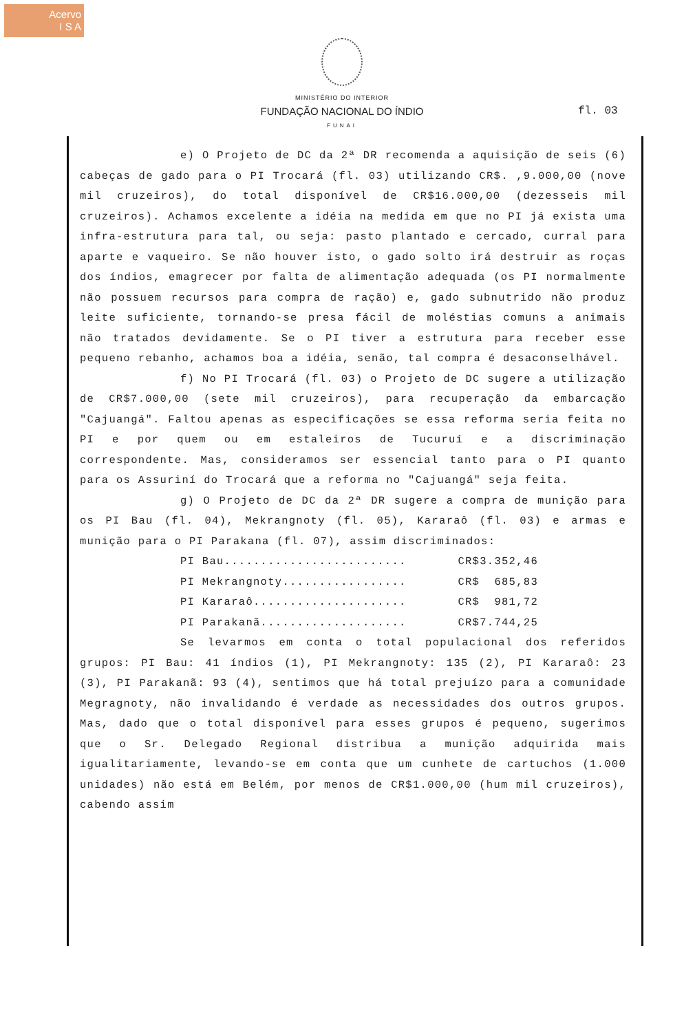Acervo
I S A
MINISTÉRIO DO INTERIOR
FUNDAÇÃO NACIONAL DO ÍNDIO
FUNAI
fl. 03
e) O Projeto de DC da 2ª DR recomenda a aquisição de seis (6) cabeças de gado para o PI Trocará (fl. 03) utilizando CR$. ,9.000,00 (nove mil cruzeiros), do total disponível de CR$16.000,00 (dezesseis mil cruzeiros). Achamos excelente a idéia na medida em que no PI já exista uma infra-estrutura para tal, ou seja: pasto plantado e cercado, curral para aparte e vaqueiro. Se não houver isto, o gado solto irá destruir as roças dos índios, emagrecer por falta de alimentação adequada (os PI normalmente não possuem recursos para compra de ração) e, gado subnutrido não produz leite suficiente, tornando-se presa fácil de moléstias comuns a animais não tratados devidamente. Se o PI tiver a estrutura para receber esse pequeno rebanho, achamos boa a idéia, senão, tal compra é desaconselhável.
f) No PI Trocará (fl. 03) o Projeto de DC sugere a utilização de CR$7.000,00 (sete mil cruzeiros), para recuperação da embarcação "Cajuangá". Faltou apenas as especificações se essa reforma seria feita no PI e por quem ou em estaleiros de Tucuruí e a discriminação correspondente. Mas, consideramos ser essencial tanto para o PI quanto para os Assuriní do Trocará que a reforma no "Cajuangá" seja feita.
g) O Projeto de DC da 2ª DR sugere a compra de munição para os PI Bau (fl. 04), Mekrangnoty (fl. 05), Kararaô (fl. 03) e armas e munição para o PI Parakana (fl. 07), assim discriminados:
PI Bau......................... CR$3.352,46
PI Mekrangnoty................. CR$ 685,83
PI Kararaô..................... CR$ 981,72
PI Parakanã.................... CR$7.744,25
Se levarmos em conta o total populacional dos referidos grupos: PI Bau: 41 índios (1), PI Mekrangnoty: 135 (2), PI Kararaô: 23 (3), PI Parakanã: 93 (4), sentimos que há total prejuízo para a comunidade Megragnoty, não invalidando é verdade as necessidades dos outros grupos. Mas, dado que o total disponível para esses grupos é pequeno, sugerimos que o Sr. Delegado Regional distribua a munição adquirida mais igualitariamente, levando-se em conta que um cunhete de cartuchos (1.000 unidades) não está em Belém, por menos de CR$1.000,00 (hum mil cruzeiros), cabendo assim